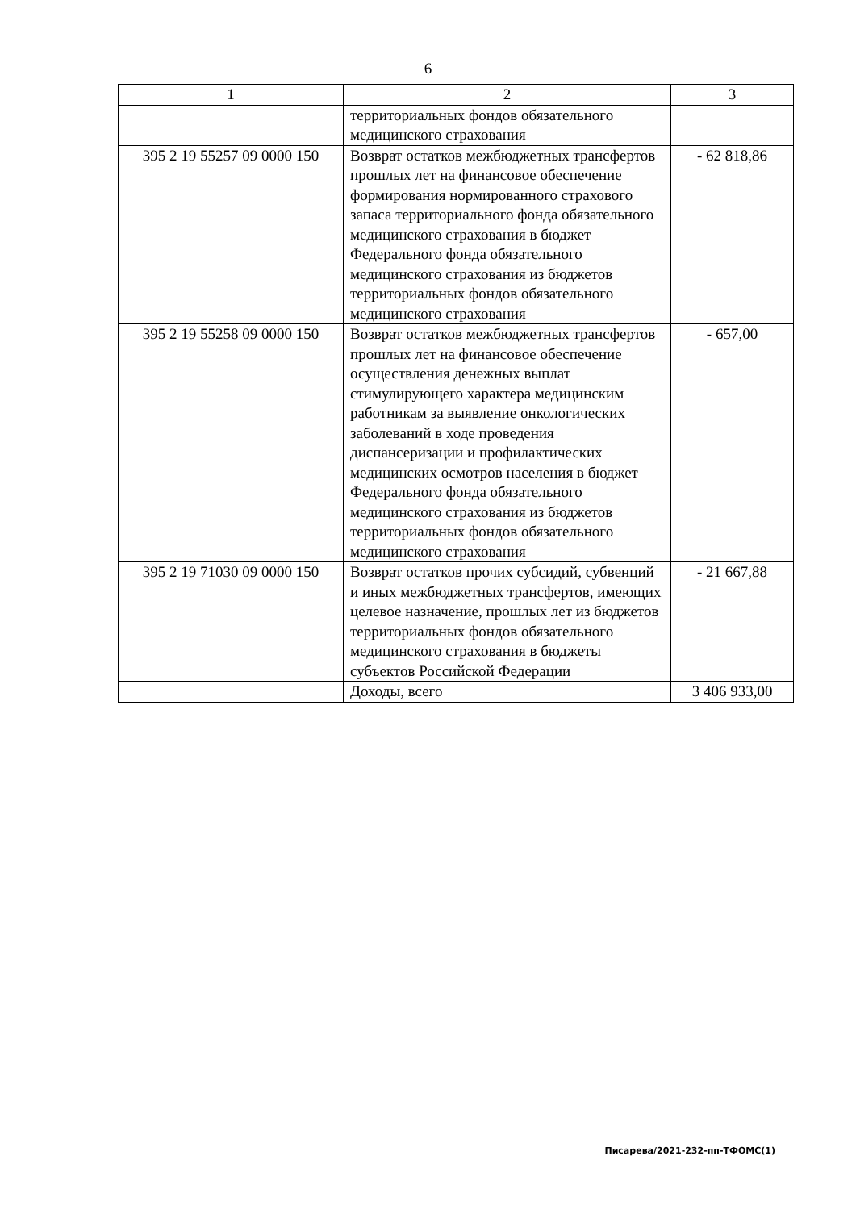6
| 1 | 2 | 3 |
| | территориальных фондов обязательного медицинского страхования | |
| 395 2 19 55257 09 0000 150 | Возврат остатков межбюджетных трансфертов прошлых лет на финансовое обеспечение формирования нормированного страхового запаса территориального фонда обязательного медицинского страхования в бюджет Федерального фонда обязательного медицинского страхования из бюджетов территориальных фондов обязательного медицинского страхования | - 62 818,86 |
| 395 2 19 55258 09 0000 150 | Возврат остатков межбюджетных трансфертов прошлых лет на финансовое обеспечение осуществления денежных выплат стимулирующего характера медицинским работникам за выявление онкологических заболеваний в ходе проведения диспансеризации и профилактических медицинских осмотров населения в бюджет Федерального фонда обязательного медицинского страхования из бюджетов территориальных фондов обязательного медицинского страхования | - 657,00 |
| 395 2 19 71030 09 0000 150 | Возврат остатков прочих субсидий, субвенций и иных межбюджетных трансфертов, имеющих целевое назначение, прошлых лет из бюджетов территориальных фондов обязательного медицинского страхования в бюджеты субъектов Российской Федерации | - 21 667,88 |
| | Доходы, всего | 3 406 933,00 |
Писарева/2021-232-пп-ТФОМС(1)